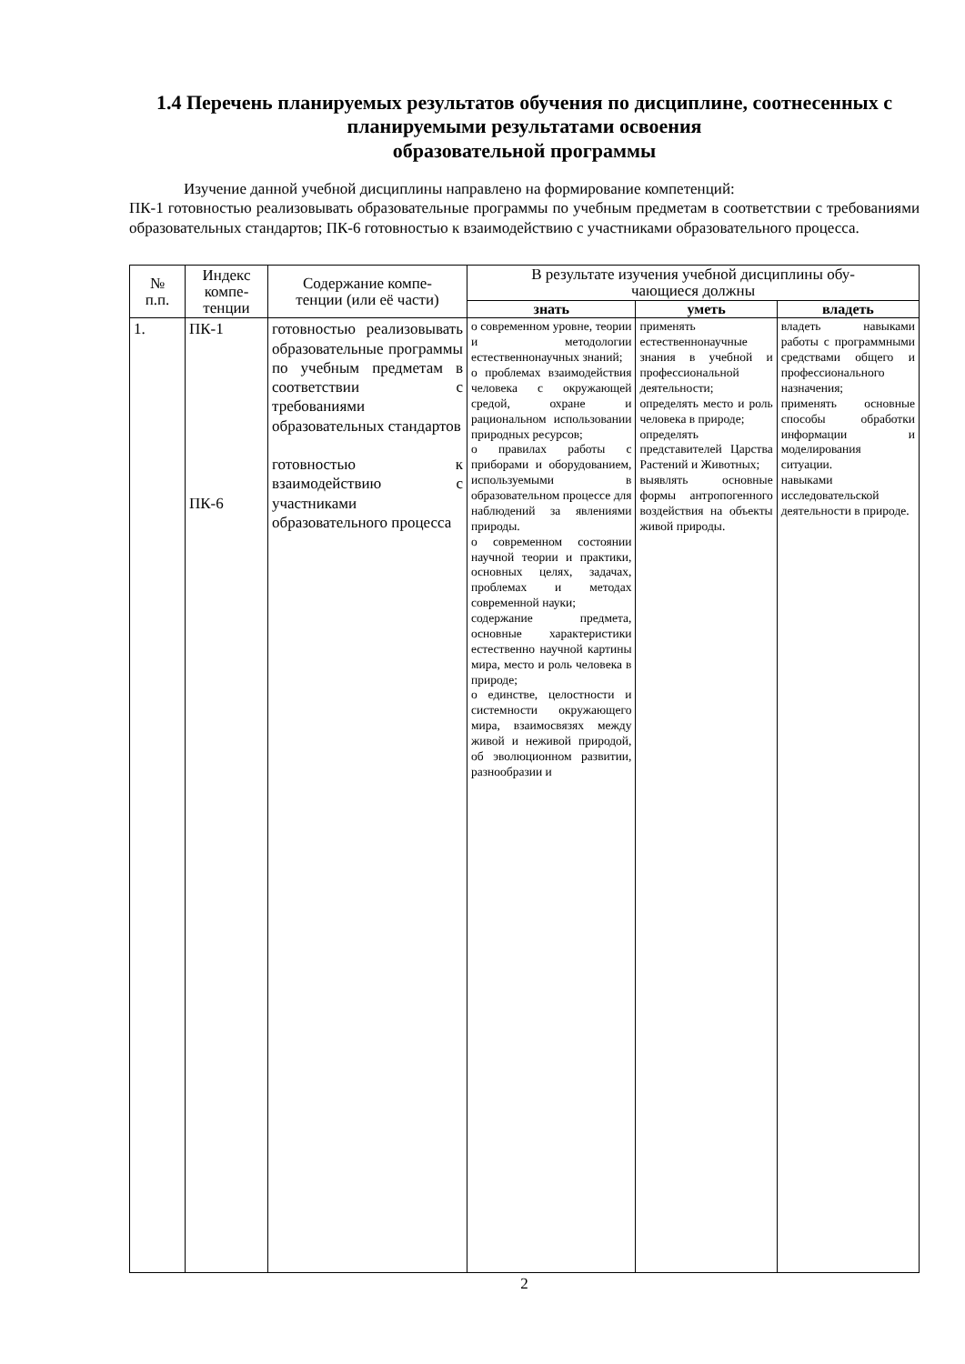1.4 Перечень планируемых результатов обучения по дисциплине, соотнесенных с планируемыми результатами освоения
образовательной программы
Изучение данной учебной дисциплины направлено на формирование компетенций:
ПК-1 готовностью реализовывать образовательные программы по учебным предметам в соответствии с требованиями образовательных стандартов; ПК-6 готовностью к взаимодействию с участниками образовательного процесса.
| № п.п. | Индекс компе- тенции | Содержание компе- тенции (или её части) | В результате изучения учебной дисциплины обу- чающиеся должны | | |
| --- | --- | --- | --- | --- | --- |
| | | | знать | уметь | владеть |
| 1. | ПК-1 ПК-6 | готовностью реализовывать образовательные программы по учебным предметам в соответствии с требованиями образовательных стандартов готовностью к взаимодействию с участниками образовательного процесса | о современном уровне, теории и методологии естественнонаучных знаний; о проблемах взаимодействия человека с окружающей средой, охране и рациональном использовании природных ресурсов; о правилах работы с приборами и оборудованием, используемыми в образовательном процессе для наблюдений за явлениями природы. о современном состоянии научной теории и практики, основных целях, задачах, проблемах и методах современной науки; содержание предмета, основные характеристики естественно научной картины мира, место и роль человека в природе; о единстве, целостности и системности окружающего мира, взаимосвязях между живой и неживой природой, об эволюционном развитии, разнообразии и | применять естественнонаучные знания в учебной и профессиональной деятельности; определять место и роль человека в природе; определять представителей Царства Растений и Животных; выявлять основные формы антропогенного воздействия на объекты живой природы. | владеть навыками работы с программными средствами общего и профессионального назначения; применять основные способы обработки информации и моделирования ситуации. навыками исследовательской деятельности в природе. |
2